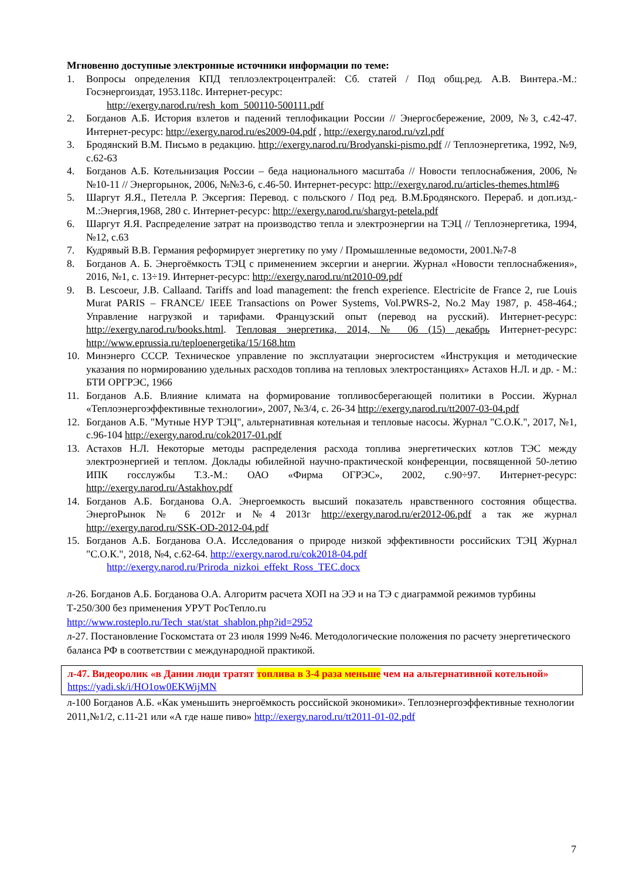Мгновенно доступные электронные источники информации по теме:
1. Вопросы определения КПД теплоэлектроцентралей: Сб. статей / Под общ.ред. А.В. Винтера.-М.: Госэнергоиздат, 1953.118с. Интернет-ресурс:
http://exergy.narod.ru/resh_kom_500110-500111.pdf
2. Богданов А.Б. История взлетов и падений теплофикации России // Энергосбережение, 2009, №3, с.42-47. Интернет-ресурс: http://exergy.narod.ru/es2009-04.pdf , http://exergy.narod.ru/vzl.pdf
3. Бродянский В.М. Письмо в редакцию. http://exergy.narod.ru/Brodyanski-pismo.pdf // Теплоэнергетика, 1992, №9, с.62-63
4. Богданов А.Б. Котельнизация России – беда национального масштаба // Новости теплоснабжения, 2006, №№10-11 // Энергорынок, 2006, №№3-6, с.46-50. Интернет-ресурс: http://exergy.narod.ru/articles-themes.html#6
5. Шаргут Я.Я., Петелла Р. Эксергия: Перевод. с польского / Под ред. В.М.Бродянского. Перераб. и доп.изд.-М.:Энергия,1968, 280 с. Интернет-ресурс: http://exergy.narod.ru/shargyt-petela.pdf
6. Шаргут Я.Я. Распределение затрат на производство тепла и электроэнергии на ТЭЦ // Теплоэнергетика, 1994, №12, с.63
7. Кудрявый В.В. Германия реформирует энергетику по уму / Промышленные ведомости, 2001.№7-8
8. Богданов А. Б. Энергоёмкость ТЭЦ с применением эксергии и анергии. Журнал «Новости теплоснабжения», 2016, №1, с. 13÷19. Интернет-ресурс: http://exergy.narod.ru/nt2010-09.pdf
9. B. Lescoeur, J.B. Callaand. Tariffs and load management: the french experience. Electricite de France 2, rue Louis Murat PARIS – FRANCE/ IEEE Transactions on Power Systems, Vol.PWRS-2, No.2 May 1987, p. 458-464.; Управление нагрузкой и тарифами. Французский опыт (перевод на русский). Интернет-ресурс: http://exergy.narod.ru/books.html. Тепловая энергетика, 2014, № 06 (15) декабрь Интернет-ресурс: http://www.eprussia.ru/teploenergetika/15/168.htm
10. Минэнерго СССР. Техническое управление по эксплуатации энергосистем «Инструкция и методические указания по нормированию удельных расходов топлива на тепловых электростанциях» Астахов Н.Л. и др. - М.: БТИ ОРГРЭС, 1966
11. Богданов А.Б. Влияние климата на формирование топливосберегающей политики в России. Журнал «Теплоэнергоэффективные технологии», 2007, №3/4, с. 26-34 http://exergy.narod.ru/tt2007-03-04.pdf
12. Богданов А.Б. "Мутные НУР ТЭЦ", альтернативная котельная и тепловые насосы. Журнал "С.О.К.", 2017, №1, с.96-104 http://exergy.narod.ru/cok2017-01.pdf
13. Астахов Н.Л. Некоторые методы распределения расхода топлива энергетических котлов ТЭС между электроэнергией и теплом. Доклады юбилейной научно-практической конференции, посвященной 50-летию ИПК госслужбы Т.З.-М.: ОАО «Фирма ОГРЭС», 2002, с.90÷97. Интернет-ресурс: http://exergy.narod.ru/Astakhov.pdf
14. Богданов А.Б. Богданова О.А. Энергоемкость высший показатель нравственного состояния общества. ЭнергоРынок № 6 2012г и №4 2013г http://exergy.narod.ru/er2012-06.pdf а так же журнал http://exergy.narod.ru/SSK-OD-2012-04.pdf
15. Богданов А.Б. Богданова О.А. Исследования о природе низкой эффективности российских ТЭЦ Журнал "С.О.К.", 2018, №4, с.62-64. http://exergy.narod.ru/cok2018-04.pdf
http://exergy.narod.ru/Priroda_nizkoi_effekt_Ross_TEC.docx
л-26. Богданов А.Б. Богданова О.А. Алгоритм расчета ХОП на ЭЭ и на ТЭ с диаграммой режимов турбины Т-250/300 без применения УРУТ РосТепло.ru
http://www.rosteplo.ru/Tech_stat/stat_shablon.php?id=2952
л-27. Постановление Госкомстата от 23 июля 1999 №46. Методологические положения по расчету энергетического баланса РФ в соответствии с международной практикой.
л-47. Видеоролик «в Дании люди тратят топлива в 3-4 раза меньше чем на альтернативной котельной» https://yadi.sk/i/HO1ow0EKWijMN
л-100 Богданов А.Б. «Как уменьшить энергоёмкость российской экономики». Теплоэнергоэффективные технологии 2011,№1/2, с.11-21 или «А где наше пиво» http://exergy.narod.ru/tt2011-01-02.pdf
7